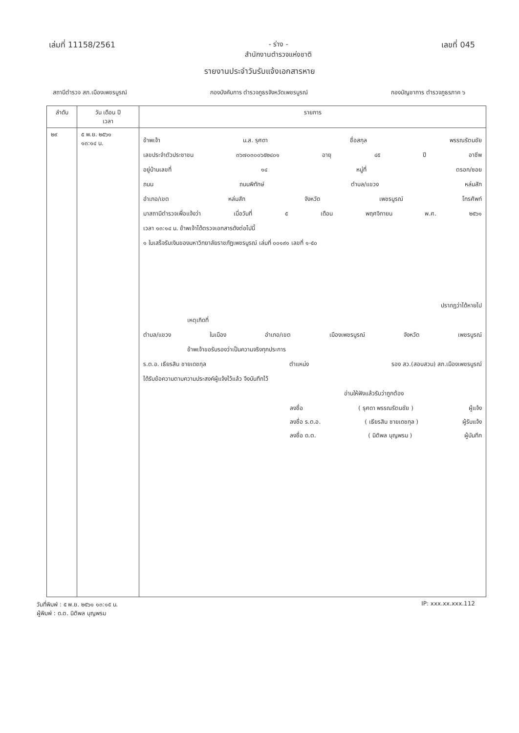เล่มที่ 11158/2561 - ร่าง -
สำนักงานตำรวจแห่งชาติ
เลขที่ 045
รายงานประจำวันรับแจ้งเอกสารหาย
สถานีตำรวจ สภ.เมืองเพชรบูรณ์ กองบังคับการ ตำรวจภูธรจังหวัดเพชรบูรณ์ กองบัญชาการ ตำรวจภูธรภาค ๖
| ลำดับ | วัน เดือน ปี เวลา | รายการ |
| --- | --- | --- |
| ๒๙ | ๕ พ.ย. ๒๕๖๑ ๑๓:๑๔ น. | ข้าพเจ้า น.ส. รุศดา ชื่อสกุล พรรณรัตนชัย เลขประจำตัวประชาชน ๓๖๗๐๓๐๐๖๕๒๔๐๑ อายุ ๔๕ ปี อาชีพ อยู่บ้านเลขที่ ๑๔ หมู่ที่ ตรอก/ซอย ถนน ถนนพิทักษ์ ตำบล/แขวง หล่มสัก อำเภอ/เขต หล่มสัก จังหวัด เพชรบูรณ์ โทรศัพท์ มาสถานีตำรวจเพื่อแจ้งว่า เมื่อวันที่ ๕ เดือน พฤศจิกายน พ.ศ. ๒๕๖๑ เวลา ๑๓:๑๔ น. ข้าพเจ้าได้ตรวจเอกสารดังต่อไปนี้ ๑ ใบเสร็จรับเงินของมหาวิทยาลัยราชภัฏเพชรบูรณ์ เล่มที่ ๐๐๑๙๑ เลขที่ ๑-๕๐ ปรากฏว่าได้หายไป เหตุเกิดที่ ตำบล/แขวง ในเมือง อำเภอ/เขต เมืองเพชรบูรณ์ จังหวัด เพชรบูรณ์ ข้าพเจ้าขอรับรองว่าเป็นความจริงทุกประการ ร.ต.อ. เธียรสิน ชายเดชกุล ตำแหน่ง รอง สว.(สอบสวน) สภ.เมืองเพชรบูรณ์ ได้รับข้อความตามความประสงค์ผู้แจ้งไว้แล้ว จึงบันทึกไว้ อ่านให้ฟังแล้วรับว่าถูกต้อง ลงชื่อ ( รุศดา พรรณรัตนชัย ) ผู้แจ้ง ลงชื่อ ร.ต.อ. ( เธียรสิน ชายเดชกุล ) ผู้รับแจ้ง ลงชื่อ ด.ต. ( นิติพล บุญพรม ) ผู้บันทึก |
วันที่พิมพ์ : ๕ พ.ย. ๒๕๖๑ ๑๓:๑๕ น.
ผู้พิมพ์ : ด.ต. นิติพล บุญพรม
IP: xxx.xx.xxx.112